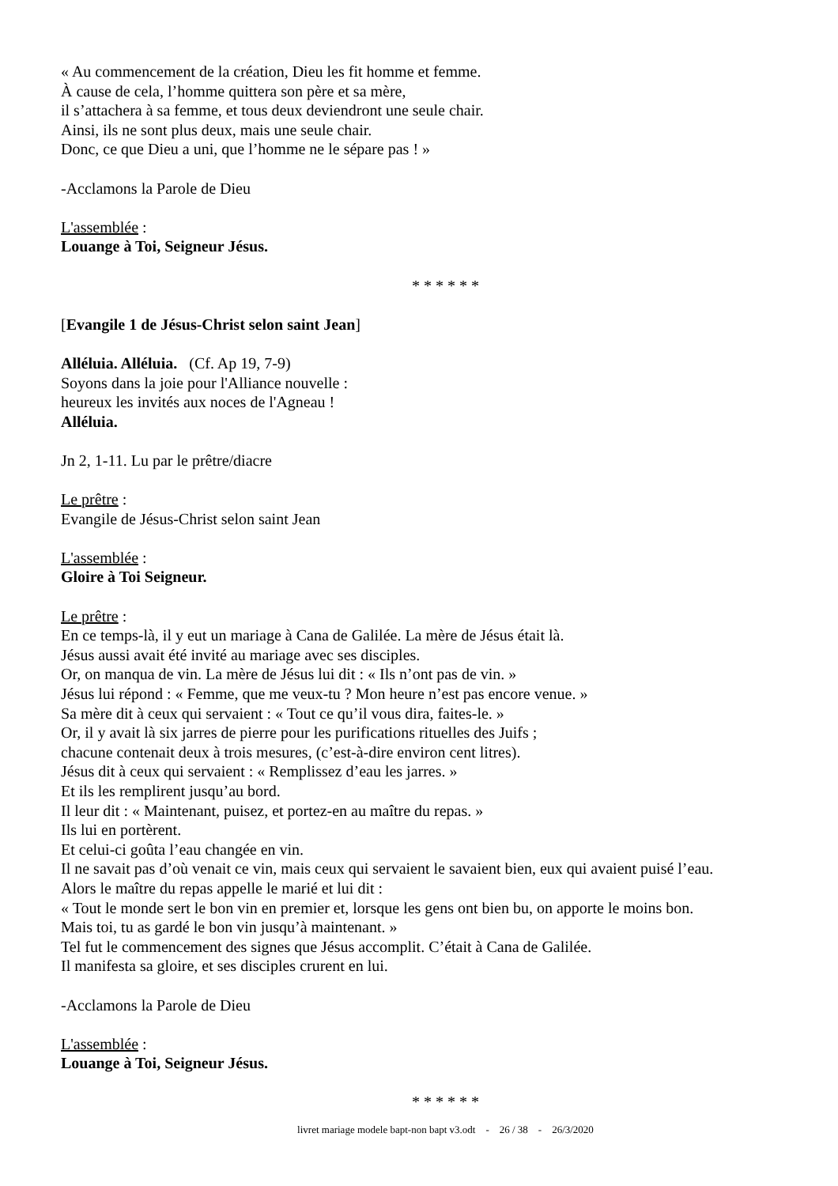« Au commencement de la création, Dieu les fit homme et femme.
À cause de cela, l’homme quittera son père et sa mère,
il s’attachera à sa femme, et tous deux deviendront une seule chair.
Ainsi, ils ne sont plus deux, mais une seule chair.
Donc, ce que Dieu a uni, que l’homme ne le sépare pas ! »
-Acclamons la Parole de Dieu
L'assemblée :
Louange à Toi, Seigneur Jésus.
* * * * * *
[Evangile 1 de Jésus-Christ selon saint Jean]
Alléluia. Alléluia. (Cf. Ap 19, 7-9)
Soyons dans la joie pour l'Alliance nouvelle :
heureux les invités aux noces de l'Agneau !
Alléluia.
Jn 2, 1-11. Lu par le prêtre/diacre
Le prêtre :
Evangile de Jésus-Christ selon saint Jean
L'assemblée :
Gloire à Toi Seigneur.
Le prêtre :
En ce temps-là, il y eut un mariage à Cana de Galilée. La mère de Jésus était là.
Jésus aussi avait été invité au mariage avec ses disciples.
Or, on manqua de vin. La mère de Jésus lui dit : « Ils n’ont pas de vin. »
Jésus lui répond : « Femme, que me veux-tu ? Mon heure n’est pas encore venue. »
Sa mère dit à ceux qui servaient : « Tout ce qu’il vous dira, faites-le. »
Or, il y avait là six jarres de pierre pour les purifications rituelles des Juifs ;
chacune contenait deux à trois mesures, (c’est-à-dire environ cent litres).
Jésus dit à ceux qui servaient : « Remplissez d’eau les jarres. »
Et ils les remplirent jusqu’au bord.
Il leur dit : « Maintenant, puisez, et portez-en au maître du repas. »
Ils lui en portèrent.
Et celui-ci goûta l’eau changée en vin.
Il ne savait pas d’où venait ce vin, mais ceux qui servaient le savaient bien, eux qui avaient puisé l’eau.
Alors le maître du repas appelle le marié et lui dit :
« Tout le monde sert le bon vin en premier et, lorsque les gens ont bien bu, on apporte le moins bon.
Mais toi, tu as gardé le bon vin jusqu’à maintenant. »
Tel fut le commencement des signes que Jésus accomplit. C’était à Cana de Galilée.
Il manifesta sa gloire, et ses disciples crurent en lui.
-Acclamons la Parole de Dieu
L'assemblée :
Louange à Toi, Seigneur Jésus.
* * * * * *
livret mariage modele bapt-non bapt v3.odt - 26 / 38 - 26/3/2020